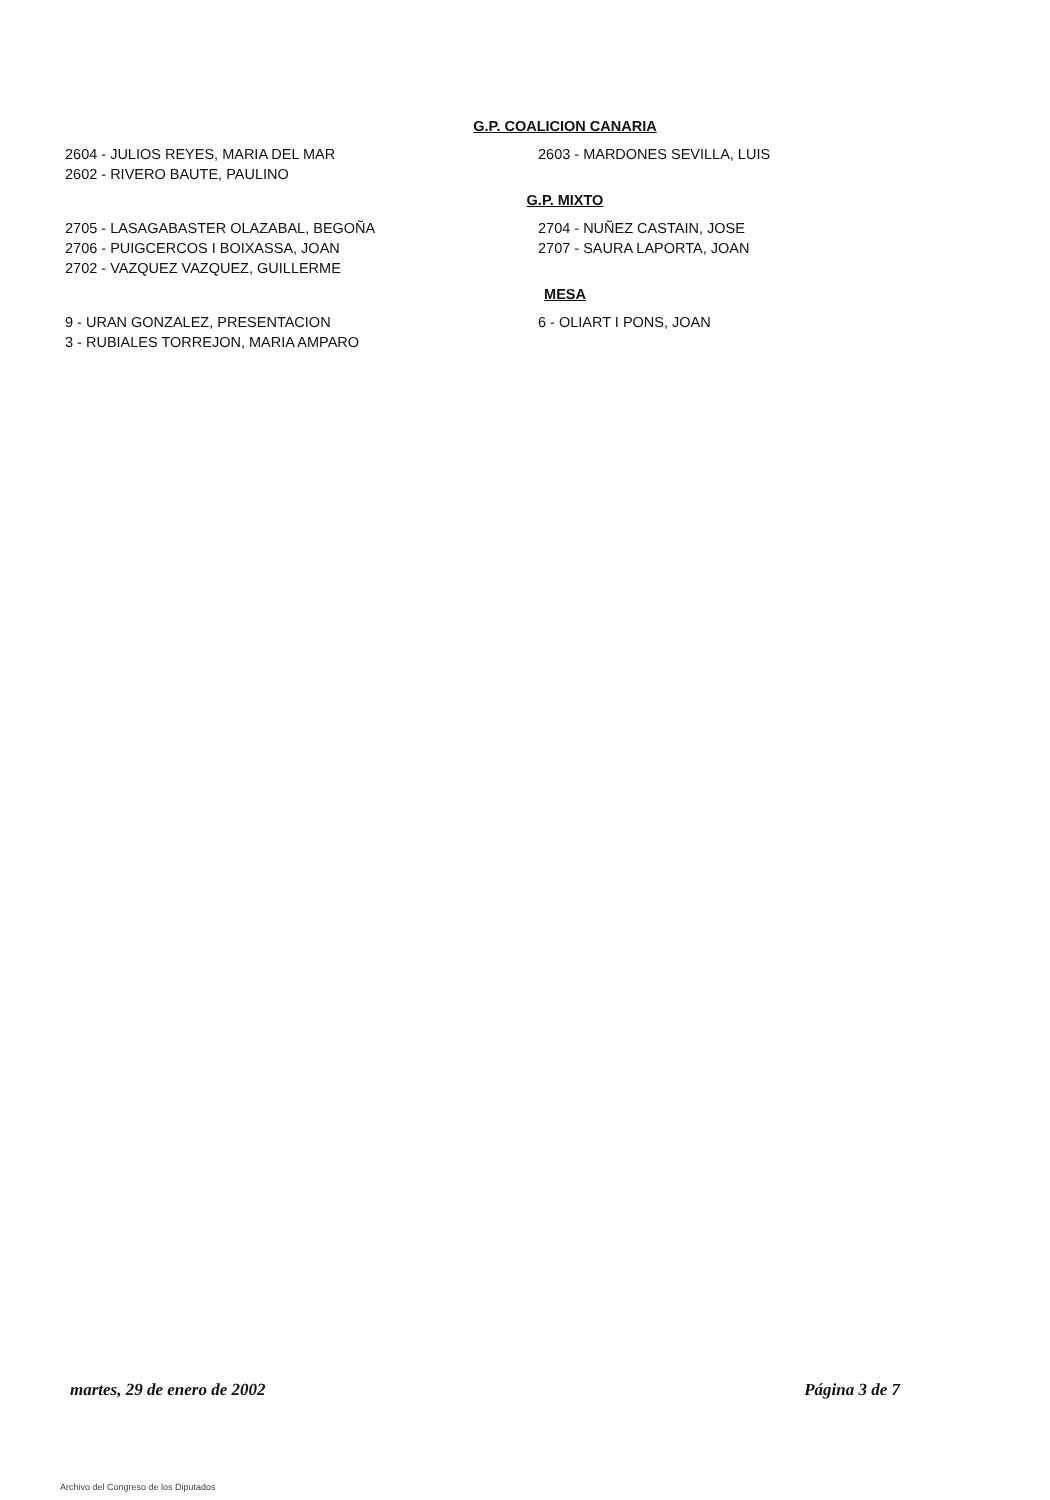G.P. COALICION CANARIA
2604 - JULIOS REYES, MARIA DEL MAR
2602 - RIVERO BAUTE, PAULINO
2603 - MARDONES SEVILLA, LUIS
G.P. MIXTO
2705 - LASAGABASTER OLAZABAL, BEGOÑA
2706 - PUIGCERCOS I BOIXASSA, JOAN
2702 - VAZQUEZ VAZQUEZ, GUILLERME
2704 - NUÑEZ CASTAIN, JOSE
2707 - SAURA LAPORTA, JOAN
MESA
9 - URAN GONZALEZ, PRESENTACION
3 - RUBIALES TORREJON, MARIA AMPARO
6 - OLIART I PONS, JOAN
martes, 29 de enero de 2002 Página 3 de 7
Archivo del Congreso de los Diputados